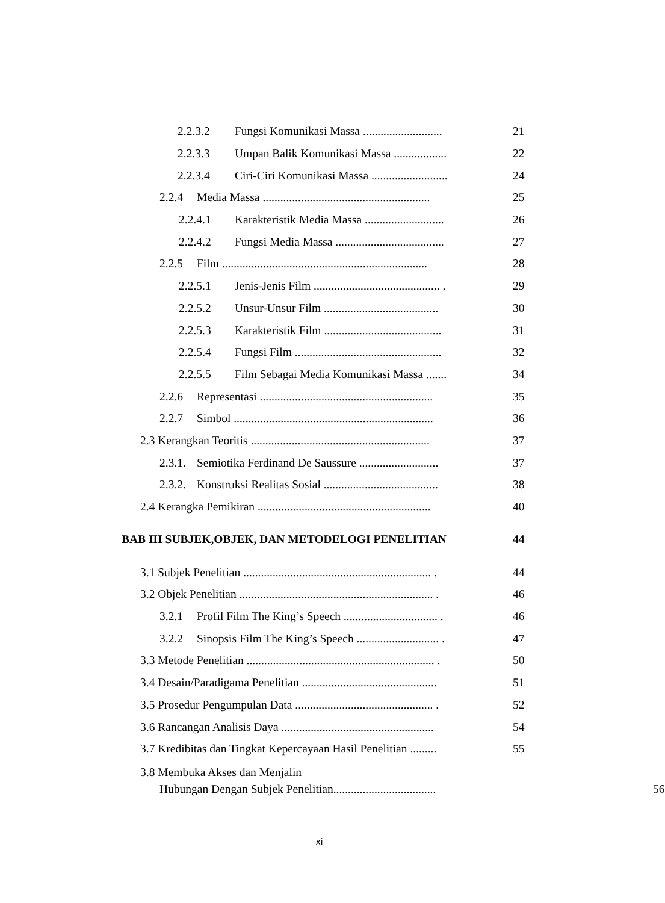2.2.3.2 Fungsi Komunikasi Massa ........................... 21
2.2.3.3 Umpan Balik Komunikasi Massa .................. 22
2.2.3.4 Ciri-Ciri Komunikasi Massa .......................... 24
2.2.4 Media Massa ......................................................... 25
2.2.4.1 Karakteristik Media Massa ........................... 26
2.2.4.2 Fungsi Media Massa ..................................... 27
2.2.5 Film ...................................................................... 28
2.2.5.1 Jenis-Jenis Film ........................................... . 29
2.2.5.2 Unsur-Unsur Film ....................................... 30
2.2.5.3 Karakteristik Film ........................................ 31
2.2.5.4 Fungsi Film .................................................. 32
2.2.5.5 Film Sebagai Media Komunikasi Massa ....... 34
2.2.6 Representasi ........................................................... 35
2.2.7 Simbol .................................................................... 36
2.3 Kerangkan Teoritis ............................................................. 37
2.3.1. Semiotika Ferdinand De Saussure ........................... 37
2.3.2. Konstruksi Realitas Sosial ....................................... 38
2.4 Kerangka Pemikiran ........................................................... 40
BAB III SUBJEK,OBJEK, DAN METODELOGI PENELITIAN 44
3.1 Subjek Penelitian ................................................................ . 44
3.2 Objek Penelitian .................................................................. . 46
3.2.1 Profil Film The King’s Speech ................................ . 46
3.2.2 Sinopsis Film The King’s Speech ............................ . 47
3.3 Metode Penelitian ................................................................ . 50
3.4 Desain/Paradigama Penelitian .............................................. 51
3.5 Prosedur Pengumpulan Data ............................................... . 52
3.6 Rancangan Analisis Daya .................................................... 54
3.7 Kredibitas dan Tingkat Kepercayaan Hasil Penelitian ......... 55
3.8 Membuka Akses dan Menjalin
Hubungan Dengan Subjek Penelitian................................... 56
xi